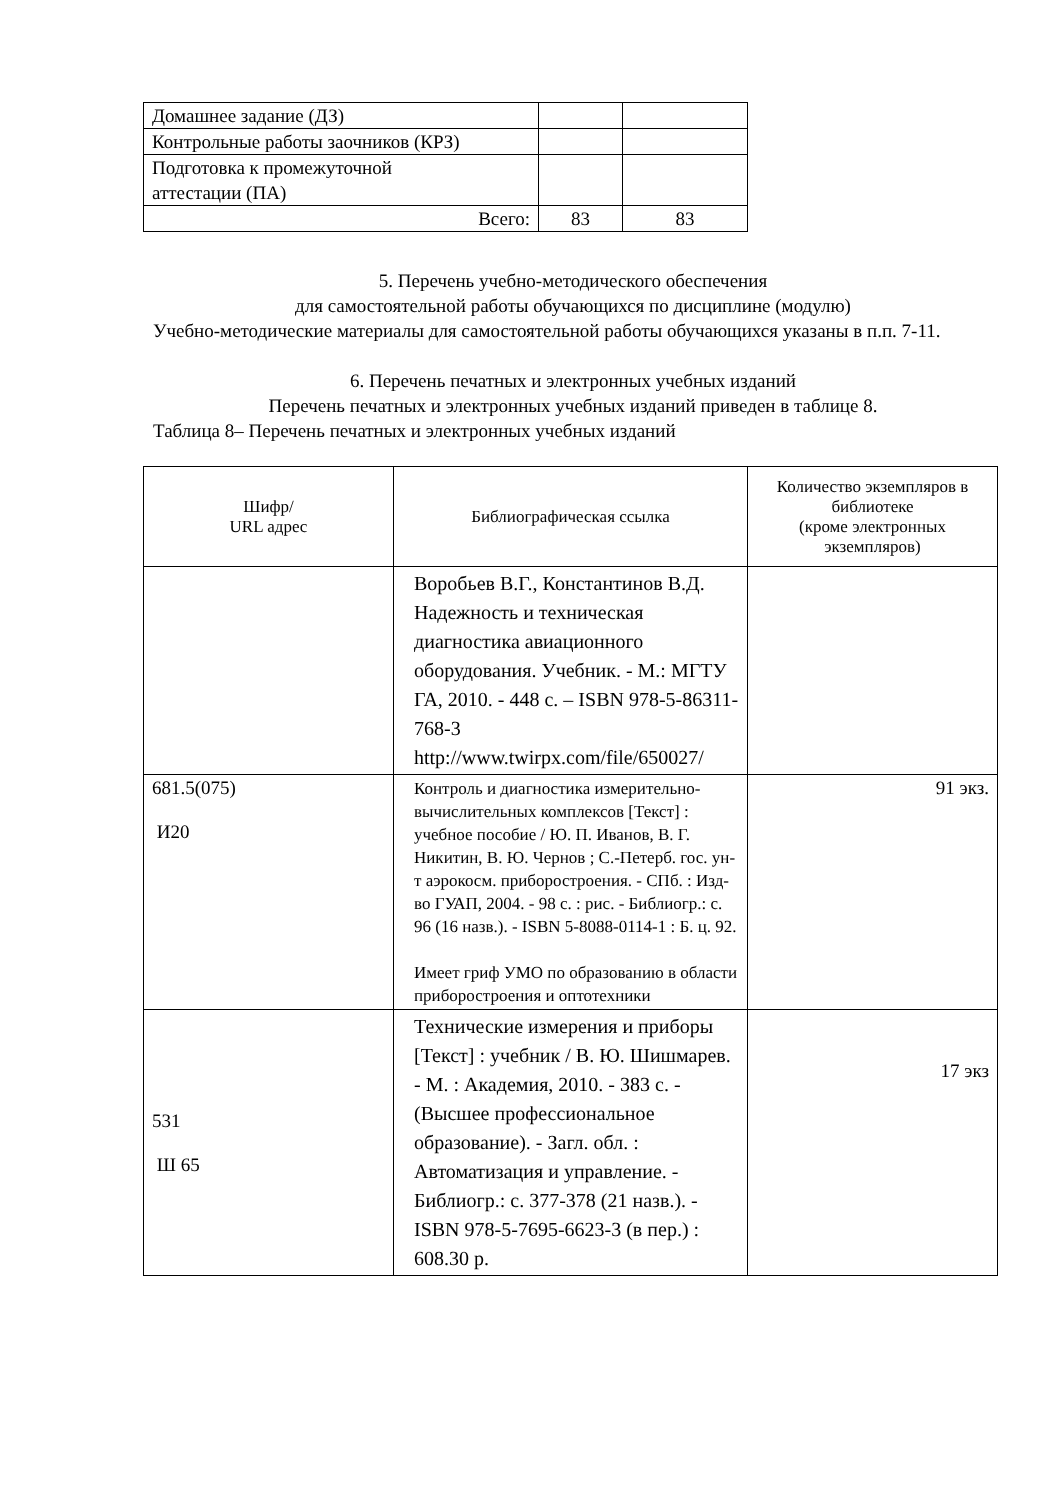| Домашнее задание (ДЗ) | | |
| Контрольные работы заочников (КРЗ) | | |
| Подготовка к промежуточной аттестации (ПА) | | |
| Всего: | 83 | 83 |
5. Перечень учебно-методического обеспечения
для самостоятельной работы обучающихся по дисциплине (модулю)
Учебно-методические материалы для самостоятельной работы обучающихся указаны в п.п. 7-11.
6. Перечень печатных и электронных учебных изданий
Перечень печатных и электронных учебных изданий приведен в таблице 8.
Таблица 8– Перечень печатных и электронных учебных изданий
| Шифр/ URL адрес | Библиографическая ссылка | Количество экземпляров в библиотеке (кроме электронных экземпляров) |
| --- | --- | --- |
| | Воробьев В.Г., Константинов В.Д. Надежность и техническая диагностика авиационного оборудования. Учебник. - М.: МГТУ ГА, 2010. - 448 с. – ISBN 978-5-86311-768-3 http://www.twirpx.com/file/650027/ | |
| 681.5(075) И20 | Контроль и диагностика измерительно-вычислительных комплексов [Текст] : учебное пособие / Ю. П. Иванов, В. Г. Никитин, В. Ю. Чернов ; С.-Петерб. гос. ун-т аэрокосм. приборостроения. - СПб. : Изд-во ГУАП, 2004. - 98 с. : рис. - Библиогр.: с. 96 (16 назв.). - ISBN 5-8088-0114-1 : Б. ц. 92. Имеет гриф УМО по образованию в области приборостроения и оптотехники | 91 экз. |
| 531 Ш 65 | Технические измерения и приборы [Текст] : учебник / В. Ю. Шишмарев. - М. : Академия, 2010. - 383 с. - (Высшее профессиональное образование). - Загл. обл. : Автоматизация и управление. - Библиогр.: с. 377-378 (21 назв.). - ISBN 978-5-7695-6623-3 (в пер.) : 608.30 р. | 17 экз |